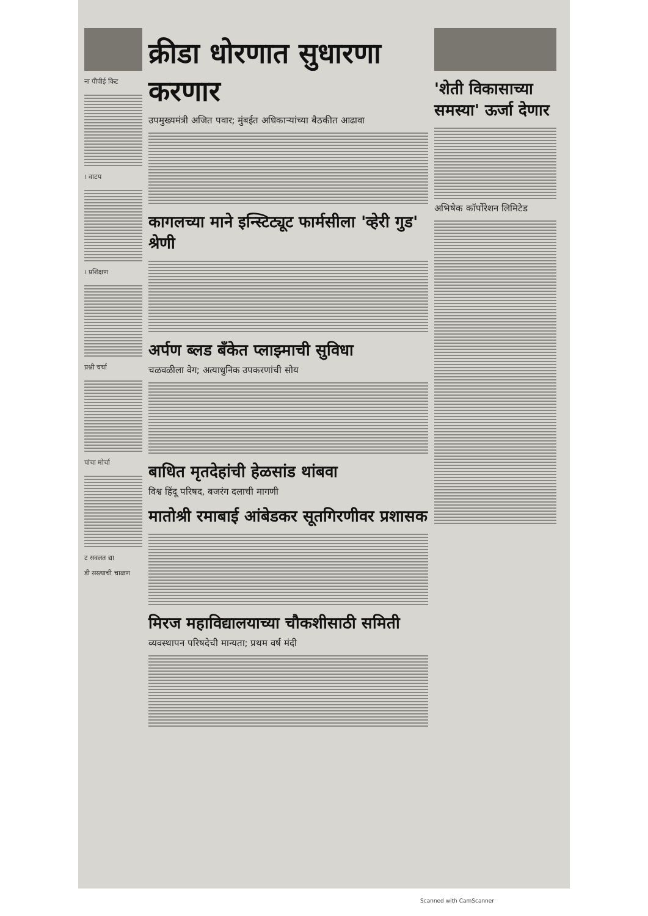ना पीपीई किट
। वाटप
। प्रशिक्षण
प्रश्नी चर्चा
पांचा मोर्चा
ट सवलत द्या
डी सस्त्याची चाळण
क्रीडा धोरणात सुधारणा करणार
उपमुख्यमंत्री अजित पवार; मुंबईत अधिकाऱ्यांच्या बैठकीत आढावा
कागलच्या माने इन्स्टिट्यूट फार्मसीला 'व्हेरी गुड' श्रेणी
अर्पण ब्लड बँकेत प्लाझ्माची सुविधा
चळवळीला वेग; अत्याधुनिक उपकरणांची सोय
बाधित मृतदेहांची हेळसांड थांबवा
विश्व हिंदू परिषद, बजरंग दलाची मागणी
मातोश्री रमाबाई आंबेडकर सूतगिरणीवर प्रशासक
मिरज महाविद्यालयाच्या चौकशीसाठी समिती
व्यवस्थापन परिषदेची मान्यता; प्रथम वर्ष मंदी
'शेती विकासाच्या समस्या' ऊर्जा देणार
अभिषेक कॉर्पोरेशन लिमिटेड
Scanned with CamScanner